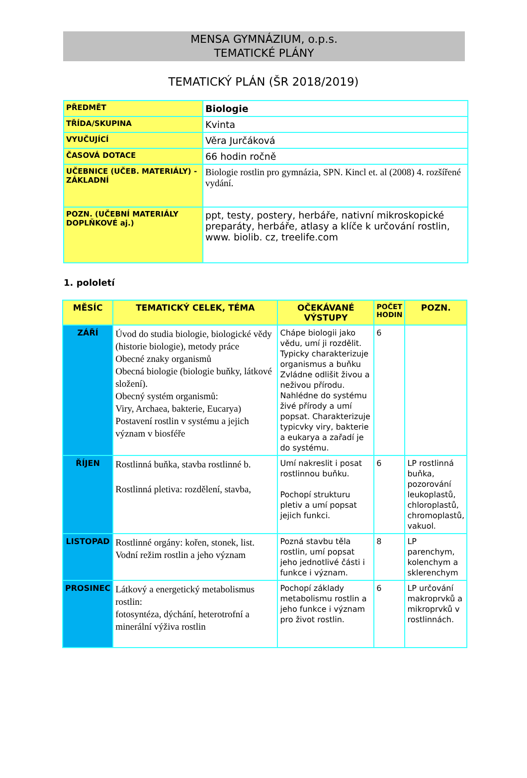MENSA GYMNÁZIUM, o.p.s.
TEMATICKÉ PLÁNY
TEMATICKÝ PLÁN (ŠR 2018/2019)
| PŘEDMĚT | Biologie |
| TŘÍDA/SKUPINA | Kvinta |
| VYUČUJÍCÍ | Věra Jurčáková |
| ČASOVÁ DOTACE | 66 hodin ročně |
| UČEBNICE (UČEB. MATERIÁLY) - ZÁKLADNÍ | Biologie rostlin pro gymnázia, SPN. Kincl et. al (2008) 4. rozšířené vydání. |
| POZN. (UČEBNÍ MATERIÁLY DOPLŇKOVÉ aj.) | ppt, testy, postery, herbáře, nativní mikroskopické preparáty, herbáře, atlasy a klíče k určování rostlin, www. biolib. cz, treelife.com |
1. pololetí
| MĚSÍC | TEMATICKÝ CELEK, TÉMA | OČEKÁVANÉ VÝSTUPY | POČET HODIN | POZN. |
| --- | --- | --- | --- | --- |
| ZÁŘÍ | Úvod do studia biologie, biologické vědy (historie biologie), metody práce Obecné znaky organismů Obecná biologie (biologie buňky, látkové složení). Obecný systém organismů: Viry, Archaea, bakterie, Eucarya) Postavení rostlin v systému a jejich význam v biosféře | Chápe biologii jako vědu, umí ji rozdělit. Typicky charakterizuje organismus a buňku Zvládne odlišit živou a neživou přírodu. Nahlédne do systému živé přírody a umí popsat. Charakterizuje typicvky viry, bakterie a eukarya a zařadí je do systému. | 6 | |
| ŘÍJEN | Rostlinná buňka, stavba rostlinné b. Rostlinná pletiva: rozdělení, stavba, | Umí nakreslit i posat rostlinnou buňku. Pochopí strukturu pletiv a umí popsat jejich funkci. | 6 | LP rostlinná buňka, pozorování leukoplastů, chloroplastů, chromoplastů, vakuol. |
| LISTOPAD | Rostlinné orgány: kořen, stonek, list. Vodní režim rostlin a jeho význam | Pozná stavbu těla rostlin, umí popsat jeho jednotlivé části i funkce i význam. | 8 | LP parenchym, kolenchym a sklerenchym |
| PROSINEC | Látkový a energetický metabolismus rostlin: fotosyntéza, dýchání, heterotrofní a minerální výživa rostlin | Pochopí základy metabolismu rostlin a jeho funkce i význam pro život rostlin. | 6 | LP určování makroprvků a mikroprvků v rostlinnách. |